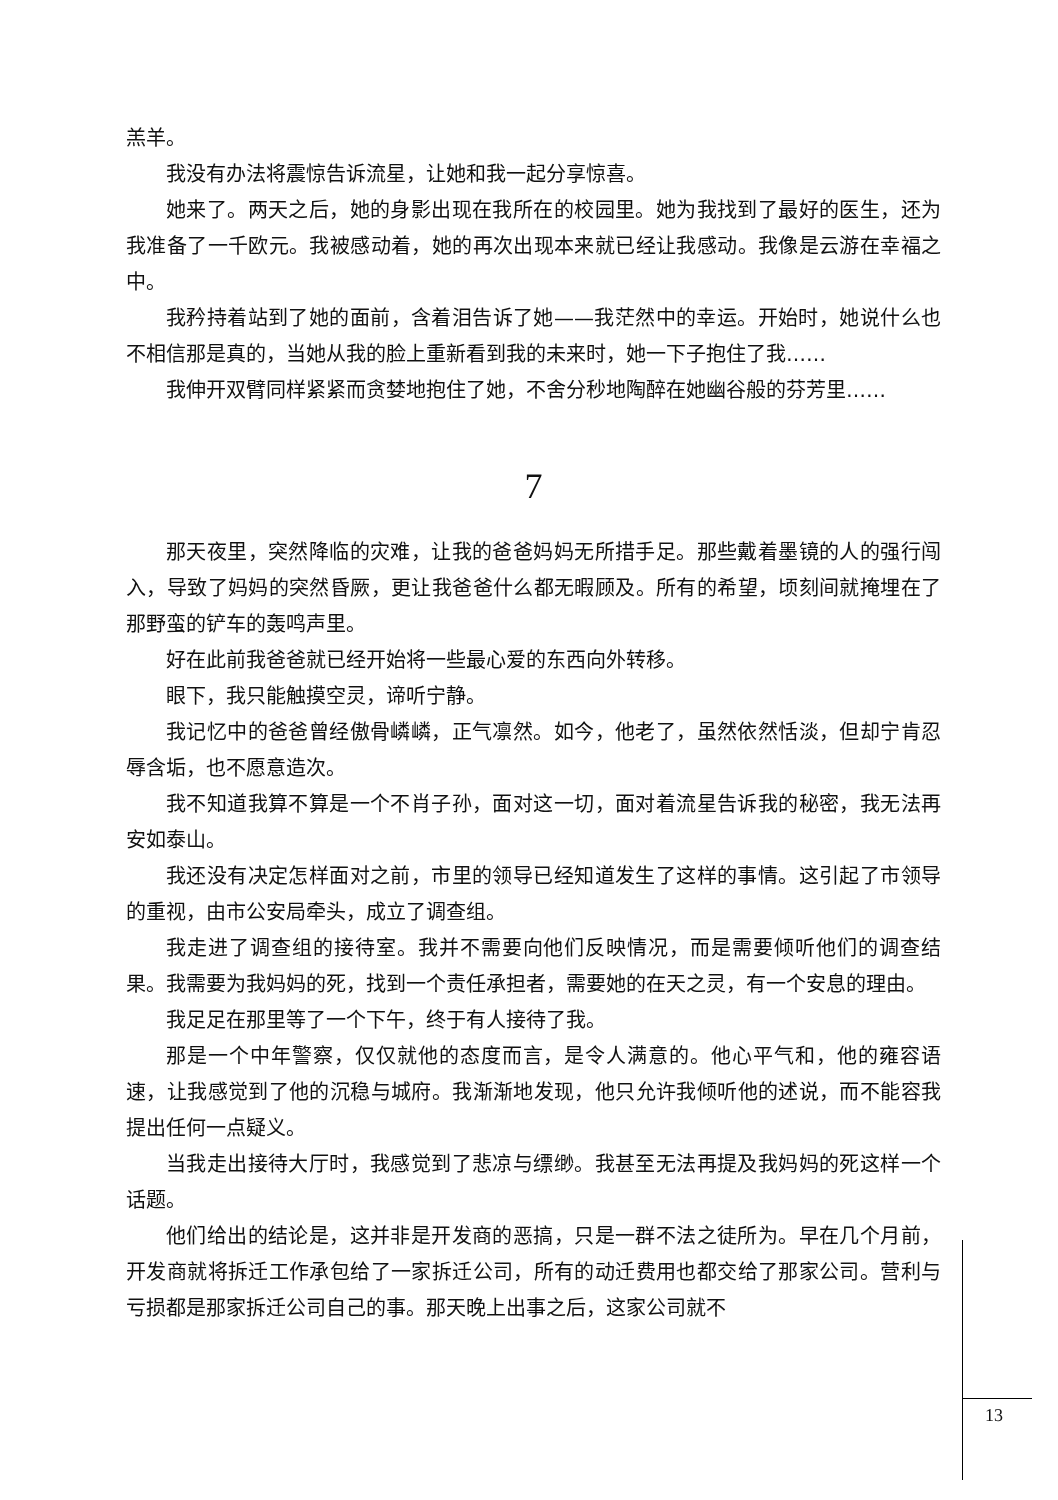羔羊。
我没有办法将震惊告诉流星，让她和我一起分享惊喜。
她来了。两天之后，她的身影出现在我所在的校园里。她为我找到了最好的医生，还为我准备了一千欧元。我被感动着，她的再次出现本来就已经让我感动。我像是云游在幸福之中。
我矜持着站到了她的面前，含着泪告诉了她——我茫然中的幸运。开始时，她说什么也不相信那是真的，当她从我的脸上重新看到我的未来时，她一下子抱住了我……
我伸开双臂同样紧紧而贪婪地抱住了她，不舍分秒地陶醉在她幽谷般的芬芳里……
7
那天夜里，突然降临的灾难，让我的爸爸妈妈无所措手足。那些戴着墨镜的人的强行闯入，导致了妈妈的突然昏厥，更让我爸爸什么都无暇顾及。所有的希望，顷刻间就掩埋在了那野蛮的铲车的轰鸣声里。
好在此前我爸爸就已经开始将一些最心爱的东西向外转移。
眼下，我只能触摸空灵，谛听宁静。
我记忆中的爸爸曾经傲骨嶙嶙，正气凛然。如今，他老了，虽然依然恬淡，但却宁肯忍辱含垢，也不愿意造次。
我不知道我算不算是一个不肖子孙，面对这一切，面对着流星告诉我的秘密，我无法再安如泰山。
我还没有决定怎样面对之前，市里的领导已经知道发生了这样的事情。这引起了市领导的重视，由市公安局牵头，成立了调查组。
我走进了调查组的接待室。我并不需要向他们反映情况，而是需要倾听他们的调查结果。我需要为我妈妈的死，找到一个责任承担者，需要她的在天之灵，有一个安息的理由。
我足足在那里等了一个下午，终于有人接待了我。
那是一个中年警察，仅仅就他的态度而言，是令人满意的。他心平气和，他的雍容语速，让我感觉到了他的沉稳与城府。我渐渐地发现，他只允许我倾听他的述说，而不能容我提出任何一点疑义。
当我走出接待大厅时，我感觉到了悲凉与缥缈。我甚至无法再提及我妈妈的死这样一个话题。
他们给出的结论是，这并非是开发商的恶搞，只是一群不法之徒所为。早在几个月前，开发商就将拆迁工作承包给了一家拆迁公司，所有的动迁费用也都交给了那家公司。营利与亏损都是那家拆迁公司自己的事。那天晚上出事之后，这家公司就不
13